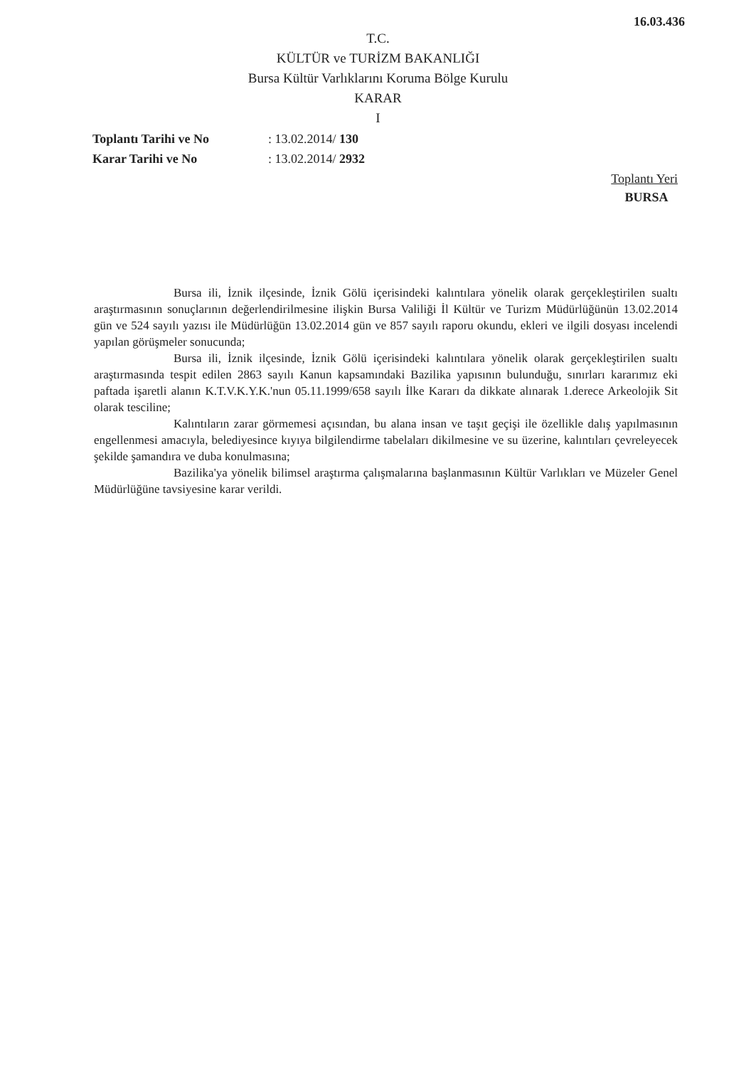16.03.436
T.C.
KÜLTÜR ve TURİZM BAKANLIĞI
Bursa Kültür Varlıklarını Koruma Bölge Kurulu
KARAR
I
| Toplantı Tarihi ve No | : 13.02.2014/ 130 |
| Karar Tarihi ve No | : 13.02.2014/ 2932 |
Toplantı Yeri
BURSA
Bursa ili, İznik ilçesinde, İznik Gölü içerisindeki kalıntılara yönelik olarak gerçekleştirilen sualtı araştırmasının sonuçlarının değerlendirilmesine ilişkin Bursa Valiliği İl Kültür ve Turizm Müdürlüğünün 13.02.2014 gün ve 524 sayılı yazısı ile Müdürlüğün 13.02.2014 gün ve 857 sayılı raporu okundu, ekleri ve ilgili dosyası incelendi yapılan görüşmeler sonucunda;
Bursa ili, İznik ilçesinde, İznik Gölü içerisindeki kalıntılara yönelik olarak gerçekleştirilen sualtı araştırmasında tespit edilen 2863 sayılı Kanun kapsamındaki Bazilika yapısının bulunduğu, sınırları kararımız eki paftada işaretli alanın K.T.V.K.Y.K.'nun 05.11.1999/658 sayılı İlke Kararı da dikkate alınarak 1.derece Arkeolojik Sit olarak tesciline;
Kalıntıların zarar görmemesi açısından, bu alana insan ve taşıt geçişi ile özellikle dalış yapılmasının engellenmesi amacıyla, belediyesince kıyıya bilgilendirme tabelaları dikilmesine ve su üzerine, kalıntıları çevreleyecek şekilde şamandıra ve duba konulmasına;
Bazilika'ya yönelik bilimsel araştırma çalışmalarına başlanmasının Kültür Varlıkları ve Müzeler Genel Müdürlüğüne tavsiyesine karar verildi.